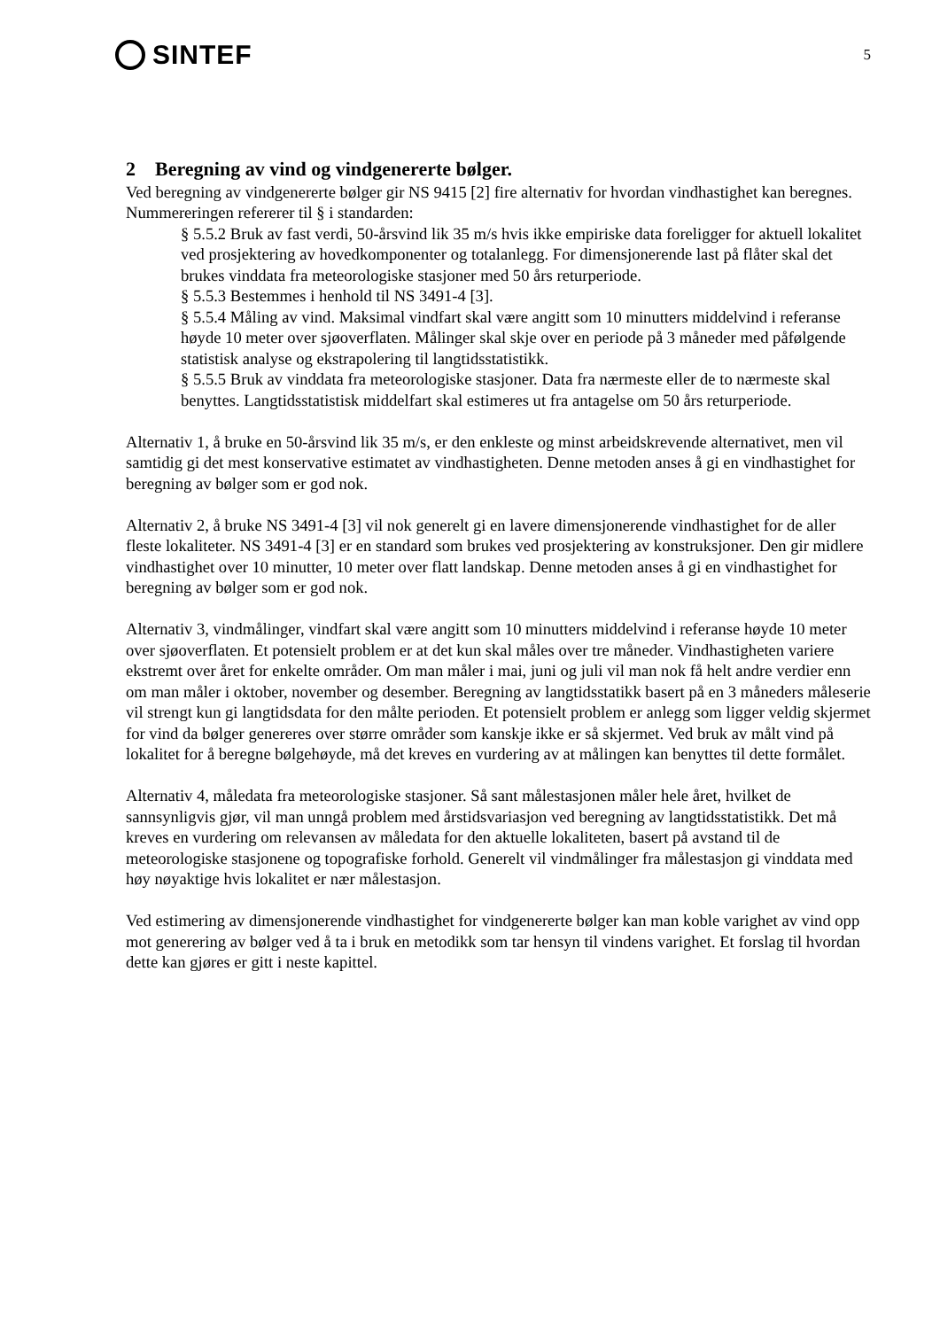SINTEF
5
2 Beregning av vind og vindgenererte bølger.
Ved beregning av vindgenererte bølger gir NS 9415 [2] fire alternativ for hvordan vindhastighet kan beregnes. Nummereringen refererer til § i standarden:
§ 5.5.2 Bruk av fast verdi, 50-årsvind lik 35 m/s hvis ikke empiriske data foreligger for aktuell lokalitet ved prosjektering av hovedkomponenter og totalanlegg. For dimensjonerende last på flåter skal det brukes vinddata fra meteorologiske stasjoner med 50 års returperiode.
§ 5.5.3 Bestemmes i henhold til NS 3491-4 [3].
§ 5.5.4 Måling av vind. Maksimal vindfart skal være angitt som 10 minutters middelvind i referanse høyde 10 meter over sjøoverflaten. Målinger skal skje over en periode på 3 måneder med påfølgende statistisk analyse og ekstrapolering til langtidsstatistikk.
§ 5.5.5 Bruk av vinddata fra meteorologiske stasjoner. Data fra nærmeste eller de to nærmeste skal benyttes. Langtidsstatistisk middelfart skal estimeres ut fra antagelse om 50 års returperiode.
Alternativ 1, å bruke en 50-årsvind lik 35 m/s, er den enkleste og minst arbeidskrevende alternativet, men vil samtidig gi det mest konservative estimatet av vindhastigheten. Denne metoden anses å gi en vindhastighet for beregning av bølger som er god nok.
Alternativ 2, å bruke NS 3491-4 [3] vil nok generelt gi en lavere dimensjonerende vindhastighet for de aller fleste lokaliteter. NS 3491-4 [3] er en standard som brukes ved prosjektering av konstruksjoner. Den gir midlere vindhastighet over 10 minutter, 10 meter over flatt landskap. Denne metoden anses å gi en vindhastighet for beregning av bølger som er god nok.
Alternativ 3, vindmålinger, vindfart skal være angitt som 10 minutters middelvind i referanse høyde 10 meter over sjøoverflaten. Et potensielt problem er at det kun skal måles over tre måneder. Vindhastigheten variere ekstremt over året for enkelte områder. Om man måler i mai, juni og juli vil man nok få helt andre verdier enn om man måler i oktober, november og desember. Beregning av langtidsstatikk basert på en 3 måneders måleserie vil strengt kun gi langtidsdata for den målte perioden. Et potensielt problem er anlegg som ligger veldig skjermet for vind da bølger genereres over større områder som kanskje ikke er så skjermet. Ved bruk av målt vind på lokalitet for å beregne bølgehøyde, må det kreves en vurdering av at målingen kan benyttes til dette formålet.
Alternativ 4, måledata fra meteorologiske stasjoner. Så sant målestasjonen måler hele året, hvilket de sannsynligvis gjør, vil man unngå problem med årstidsvariasjon ved beregning av langtidsstatistikk. Det må kreves en vurdering om relevansen av måledata for den aktuelle lokaliteten, basert på avstand til de meteorologiske stasjonene og topografiske forhold. Generelt vil vindmålinger fra målestasjon gi vinddata med høy nøyaktige hvis lokalitet er nær målestasjon.
Ved estimering av dimensjonerende vindhastighet for vindgenererte bølger kan man koble varighet av vind opp mot generering av bølger ved å ta i bruk en metodikk som tar hensyn til vindens varighet. Et forslag til hvordan dette kan gjøres er gitt i neste kapittel.